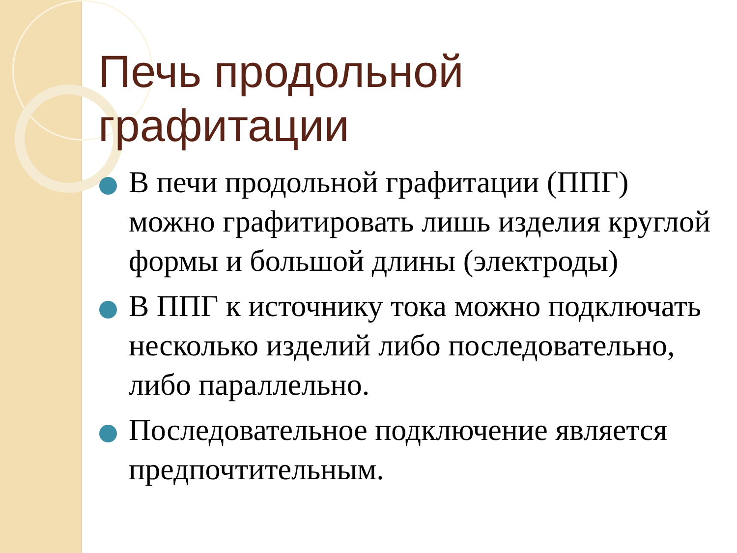Печь продольной графитации
В печи продольной графитации (ППГ) можно графитировать лишь изделия круглой формы и большой длины (электроды)
В ППГ к источнику тока можно подключать несколько изделий либо последовательно, либо параллельно.
Последовательное подключение является предпочтительным.